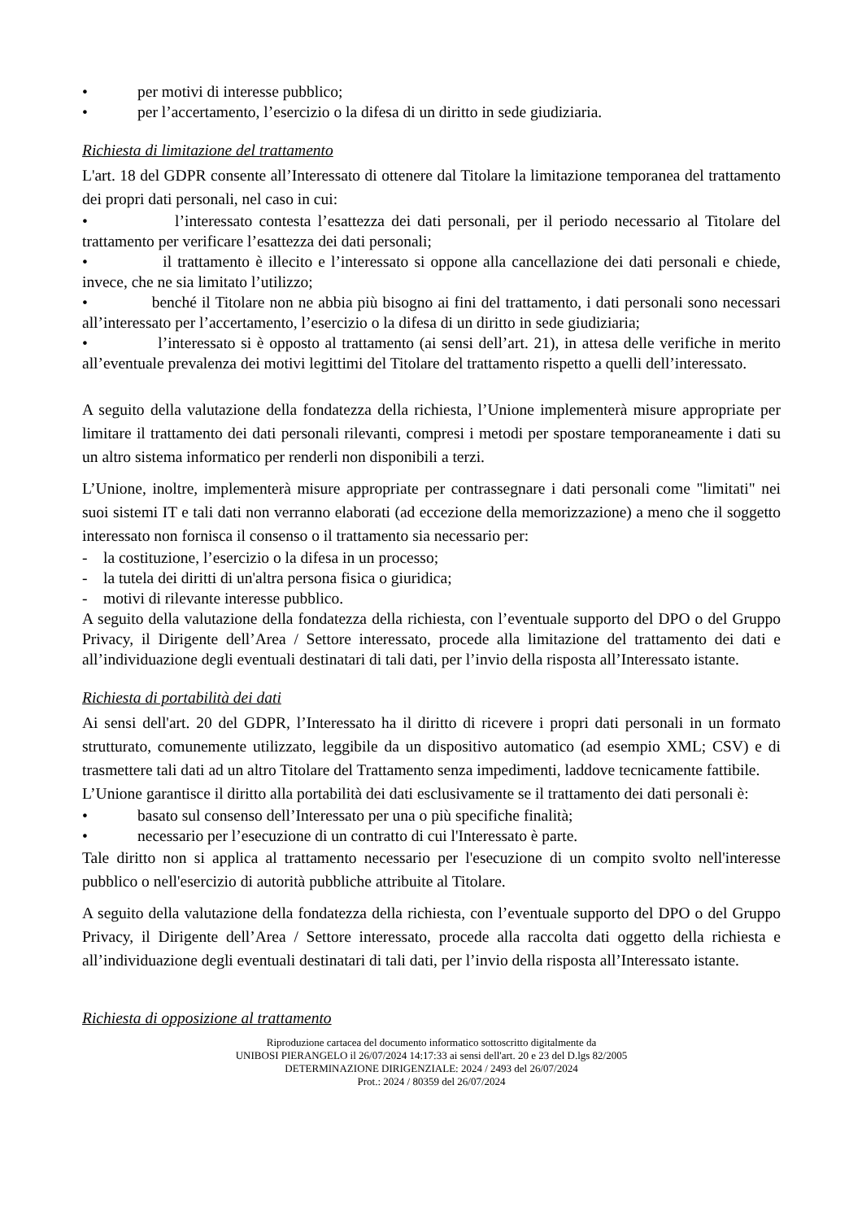• per motivi di interesse pubblico;
• per l’accertamento, l’esercizio o la difesa di un diritto in sede giudiziaria.
Richiesta di limitazione del trattamento
L'art. 18 del GDPR consente all’Interessato di ottenere dal Titolare la limitazione temporanea del trattamento dei propri dati personali, nel caso in cui:
• l’interessato contesta l’esattezza dei dati personali, per il periodo necessario al Titolare del trattamento per verificare l’esattezza dei dati personali;
• il trattamento è illecito e l’interessato si oppone alla cancellazione dei dati personali e chiede, invece, che ne sia limitato l’utilizzo;
• benché il Titolare non ne abbia più bisogno ai fini del trattamento, i dati personali sono necessari all’interessato per l’accertamento, l’esercizio o la difesa di un diritto in sede giudiziaria;
• l’interessato si è opposto al trattamento (ai sensi dell’art. 21), in attesa delle verifiche in merito all’eventuale prevalenza dei motivi legittimi del Titolare del trattamento rispetto a quelli dell’interessato.
A seguito della valutazione della fondatezza della richiesta, l’Unione implementerà misure appropriate per limitare il trattamento dei dati personali rilevanti, compresi i metodi per spostare temporaneamente i dati su un altro sistema informatico per renderli non disponibili a terzi.
L’Unione, inoltre, implementerà misure appropriate per contrassegnare i dati personali come "limitati" nei suoi sistemi IT e tali dati non verranno elaborati (ad eccezione della memorizzazione) a meno che il soggetto interessato non fornisca il consenso o il trattamento sia necessario per:
- la costituzione, l’esercizio o la difesa in un processo;
- la tutela dei diritti di un'altra persona fisica o giuridica;
- motivi di rilevante interesse pubblico.
A seguito della valutazione della fondatezza della richiesta, con l’eventuale supporto del DPO o del Gruppo Privacy, il Dirigente dell’Area / Settore interessato, procede alla limitazione del trattamento dei dati e all’individuazione degli eventuali destinatari di tali dati, per l’invio della risposta all’Interessato istante.
Richiesta di portabilità dei dati
Ai sensi dell'art. 20 del GDPR, l’Interessato ha il diritto di ricevere i propri dati personali in un formato strutturato, comunemente utilizzato, leggibile da un dispositivo automatico (ad esempio XML; CSV) e di trasmettere tali dati ad un altro Titolare del Trattamento senza impedimenti, laddove tecnicamente fattibile.
L’Unione garantisce il diritto alla portabilità dei dati esclusivamente se il trattamento dei dati personali è:
• basato sul consenso dell’Interessato per una o più specifiche finalità;
• necessario per l’esecuzione di un contratto di cui l'Interessato è parte.
Tale diritto non si applica al trattamento necessario per l'esecuzione di un compito svolto nell'interesse pubblico o nell'esercizio di autorità pubbliche attribuite al Titolare.
A seguito della valutazione della fondatezza della richiesta, con l’eventuale supporto del DPO o del Gruppo Privacy, il Dirigente dell’Area / Settore interessato, procede alla raccolta dati oggetto della richiesta e all’individuazione degli eventuali destinatari di tali dati, per l’invio della risposta all’Interessato istante.
Richiesta di opposizione al trattamento
Riproduzione cartacea del documento informatico sottoscritto digitalmente da
UNIBOSI PIERANGELO il 26/07/2024 14:17:33 ai sensi dell'art. 20 e 23 del D.lgs 82/2005
DETERMINAZIONE DIRIGENZIALE: 2024 / 2493 del 26/07/2024
Prot.: 2024 / 80359 del 26/07/2024